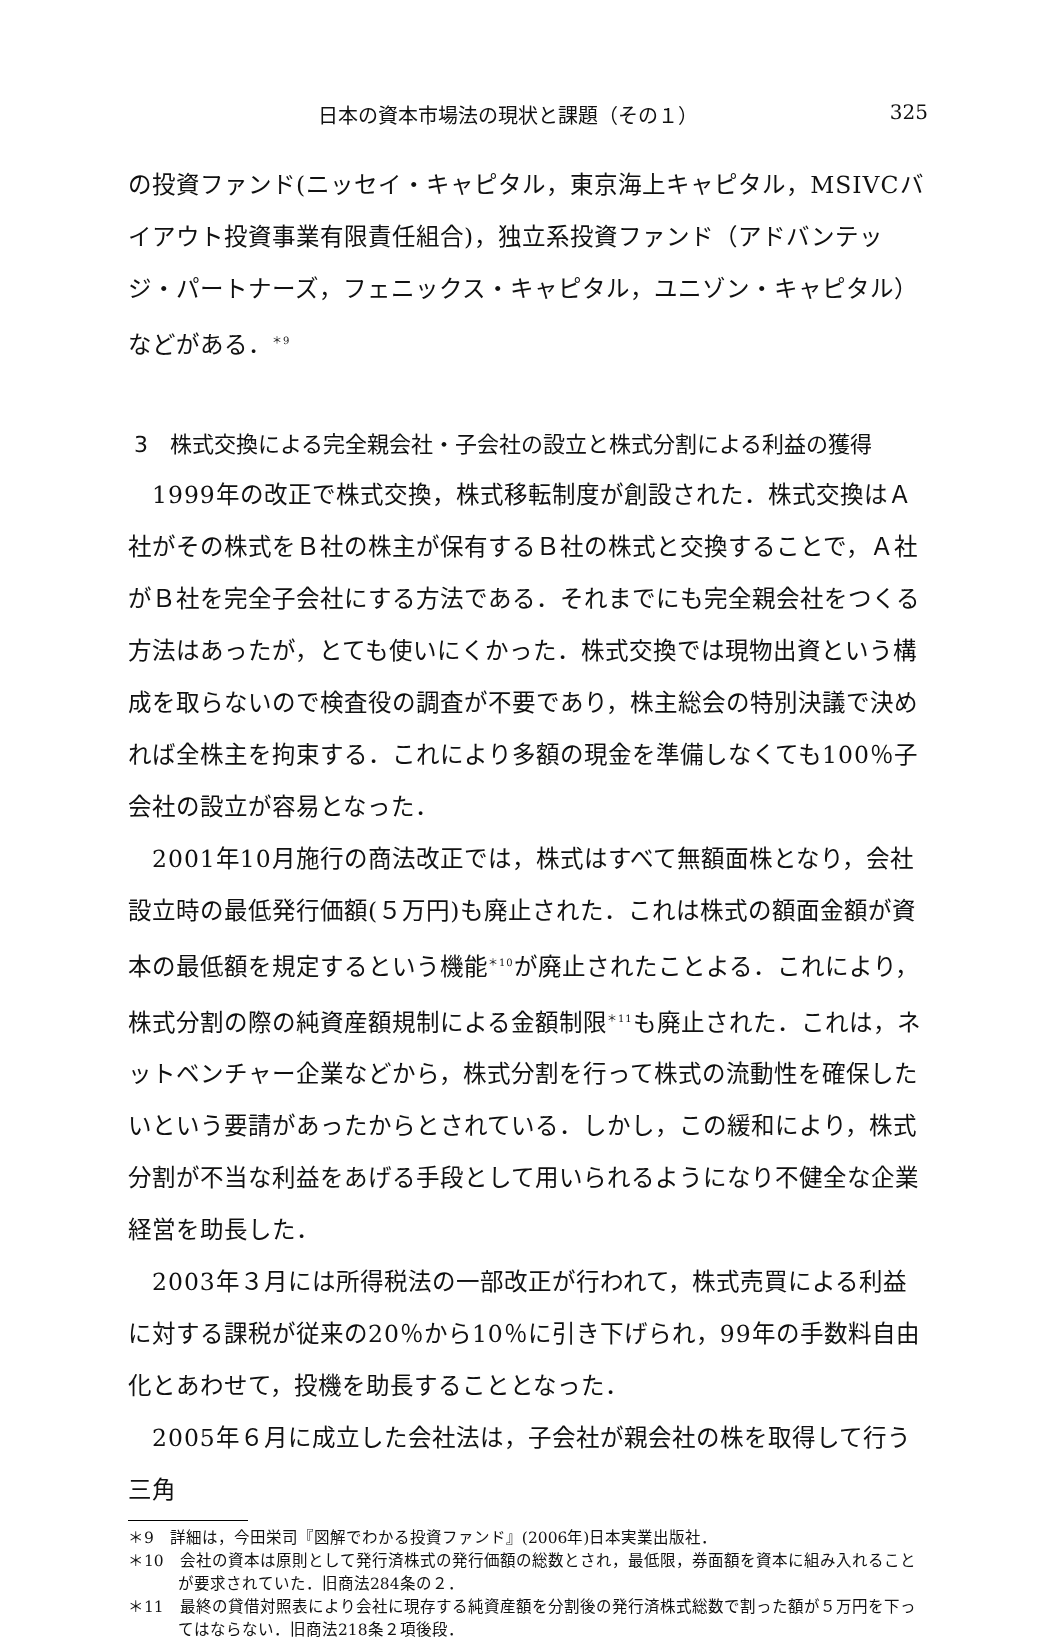日本の資本市場法の現状と課題（その１） 325
の投資ファンド(ニッセイ・キャピタル，東京海上キャピタル，MSIVCバイアウト投資事業有限責任組合)，独立系投資ファンド（アドバンテッジ・パートナーズ，フェニックス・キャピタル，ユニゾン・キャピタル）などがある．<sup>＊9</sup>
3　株式交換による完全親会社・子会社の設立と株式分割による利益の獲得
1999年の改正で株式交換，株式移転制度が創設された．株式交換はＡ社がその株式をＢ社の株主が保有するＢ社の株式と交換することで，Ａ社がＢ社を完全子会社にする方法である．それまでにも完全親会社をつくる方法はあったが，とても使いにくかった．株式交換では現物出資という構成を取らないので検査役の調査が不要であり，株主総会の特別決議で決めれば全株主を拘束する．これにより多額の現金を準備しなくても100％子会社の設立が容易となった．
2001年10月施行の商法改正では，株式はすべて無額面株となり，会社設立時の最低発行価額(５万円)も廃止された．これは株式の額面金額が資本の最低額を規定するという機能<sup>＊10</sup>が廃止されたことよる．これにより，株式分割の際の純資産額規制による金額制限<sup>＊11</sup>も廃止された．これは，ネットベンチャー企業などから，株式分割を行って株式の流動性を確保したいという要請があったからとされている．しかし，この緩和により，株式分割が不当な利益をあげる手段として用いられるようになり不健全な企業経営を助長した．
2003年３月には所得税法の一部改正が行われて，株式売買による利益に対する課税が従来の20％から10％に引き下げられ，99年の手数料自由化とあわせて，投機を助長することとなった．
2005年６月に成立した会社法は，子会社が親会社の株を取得して行う三角
＊9　詳細は，今田栄司『図解でわかる投資ファンド』(2006年)日本実業出版社．
＊10　会社の資本は原則として発行済株式の発行価額の総数とされ，最低限，券面額を資本に組み入れることが要求されていた．旧商法284条の２．
＊11　最終の貸借対照表により会社に現存する純資産額を分割後の発行済株式総数で割った額が５万円を下ってはならない．旧商法218条２項後段．